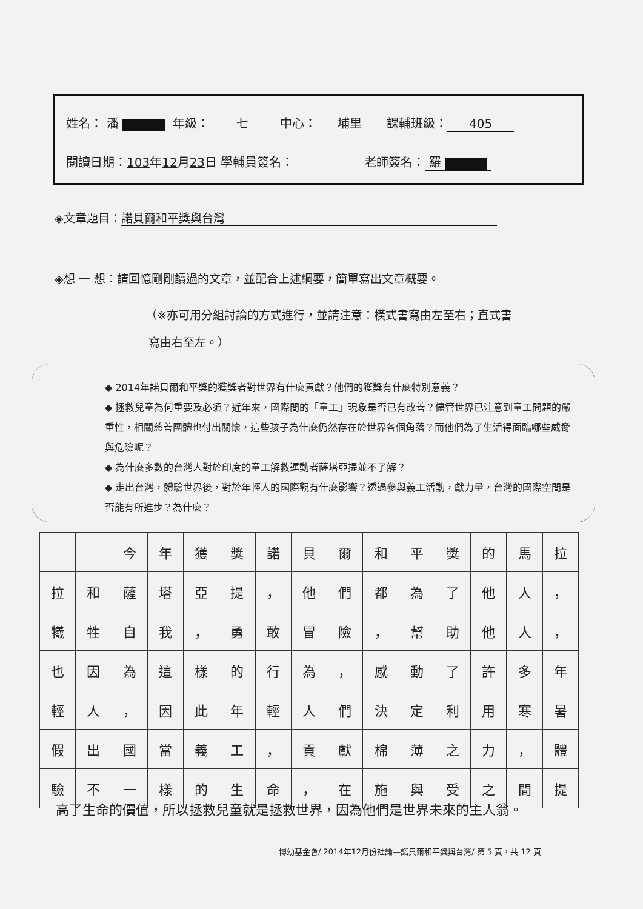姓名： 潘 年級： 七 中心： 埔里 課輔班級： 405
閱讀日期：103年12月23日 學輔員簽名： 老師簽名： 羅
◈文章題目： 諾貝爾和平獎與台灣
◈想 一 想：請回憶剛剛讀過的文章，並配合上述綱要，簡單寫出文章概要。
（※亦可用分組討論的方式進行，並請注意：橫式書寫由左至右；直式書
寫由右至左。）
◆ 2014年諾貝爾和平獎的獲獎者對世界有什麼貢獻？他們的獲獎有什麼特別意義？
◆ 拯救兒童為何重要及必須？近年來，國際間的「童工」現象是否已有改善？儘管世界已注意到童工問題的嚴重性，相關慈善團體也付出關懷，這些孩子為什麼仍然存在於世界各個角落？而他們為了生活得面臨哪些威脅與危險呢？
◆ 為什麼多數的台灣人對於印度的童工解救運動者薩塔亞提並不了解？
◆ 走出台灣，體驗世界後，對於年輕人的國際觀有什麼影響？透過參與義工活動，獻力量，台灣的國際空間是否能有所進步？為什麼？
| | | 今 | 年 | 獲 | 獎 | 諾 | 貝 | 爾 | 和 | 平 | 獎 | 的 | 馬 | 拉 |
| 拉 | 和 | 薩 | 塔 | 亞 | 提 | ， | 他 | 們 | 都 | 為 | 了 | 他 | 人 | ， |
| 犧 | 牲 | 自 | 我 | ， | 勇 | 敢 | 冒 | 險 | ， | 幫 | 助 | 他 | 人 | ， |
| 也 | 因 | 為 | 這 | 樣 | 的 | 行 | 為 | ， | 感 | 動 | 了 | 許 | 多 | 年 |
| 輕 | 人 | ， | 因 | 此 | 年 | 輕 | 人 | 們 | 決 | 定 | 利 | 用 | 寒 | 暑 |
| 假 | 出 | 國 | 當 | 義 | 工 | ， | 貢 | 獻 | 棉 | 薄 | 之 | 力 | ， | 體 |
| 驗 | 不 | 一 | 樣 | 的 | 生 | 命 | ， | 在 | 施 | 與 | 受 | 之 | 間 | 提 |
高了生命的價值，所以拯救兒童就是拯救世界，因為他們是世界未來的主人翁。
博幼基金會/ 2014年12月份社論—諾貝爾和平獎與台灣/ 第 5 頁，共 12 頁